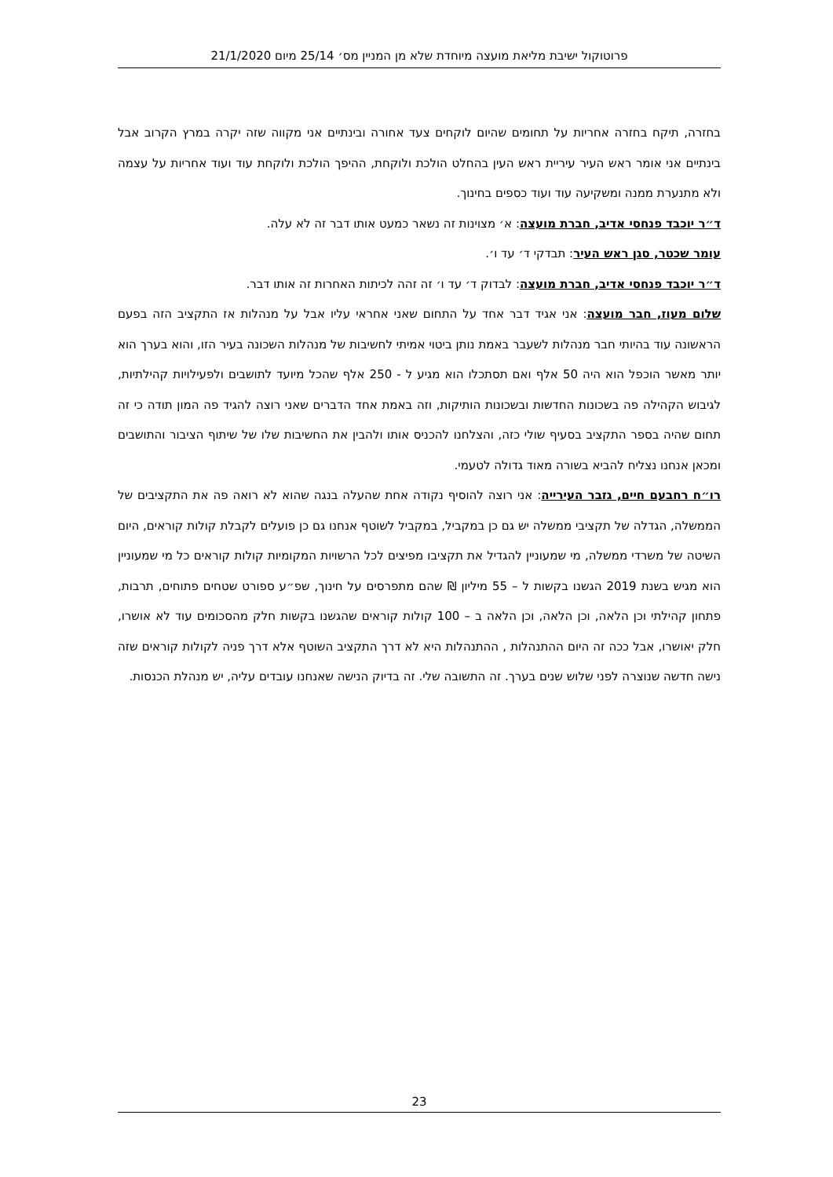פרוטוקול ישיבת מליאת מועצה מיוחדת שלא מן המניין מס׳ 25/14 מיום 21/1/2020
בחזרה, תיקח בחזרה אחריות על תחומים שהיום לוקחים צעד אחורה ובינתיים אני מקווה שזה יקרה במרץ הקרוב אבל בינתיים אני אומר ראש העיר עיריית ראש העין בהחלט הולכת ולוקחת, ההיפך הולכת ולוקחת עוד ועוד אחריות על עצמה ולא מתנערת ממנה ומשקיעה עוד ועוד כספים בחינוך.
ד״ר יוכבד פנחסי אדיב, חברת מועצה: א׳ מצוינות זה נשאר כמעט אותו דבר זה לא עלה.
עומר שכטר, סגן ראש העיר: תבדקי ד׳ עד ו׳.
ד״ר יוכבד פנחסי אדיב, חברת מועצה: לבדוק ד׳ עד ו׳ זה זהה לכיתות האחרות זה אותו דבר.
שלום מעוז, חבר מועצה: אני אגיד דבר אחד על התחום שאני אחראי עליו אבל על מנהלות אז התקציב הזה בפעם הראשונה עוד בהיותי חבר מנהלות לשעבר באמת נותן ביטוי אמיתי לחשיבות של מנהלות השכונה בעיר הזו, והוא בערך הוא יותר מאשר הוכפל הוא היה 50 אלף ואם תסתכלו הוא מגיע ל - 250 אלף שהכל מיועד לתושבים ולפעילויות קהילתיות, לגיבוש הקהילה פה בשכונות החדשות ובשכונות הותיקות, וזה באמת אחד הדברים שאני רוצה להגיד פה המון תודה כי זה תחום שהיה בספר התקציב בסעיף שולי כזה, והצלחנו להכניס אותו ולהבין את החשיבות שלו של שיתוף הציבור והתושבים ומכאן אנחנו נצליח להביא בשורה מאוד גדולה לטעמי.
רו״ח רחבעם חיים, גזבר העירייה: אני רוצה להוסיף נקודה אחת שהעלה בנגה שהוא לא רואה פה את התקציבים של הממשלה, הגדלה של תקציבי ממשלה יש גם כן במקביל, במקביל לשוטף אנחנו גם כן פועלים לקבלת קולות קוראים, היום השיטה של משרדי ממשלה, מי שמעוניין להגדיל את תקציבו מפיצים לכל הרשויות המקומיות קולות קוראים כל מי שמעוניין הוא מגיש בשנת 2019 הגשנו בקשות ל – 55 מיליון ₪ שהם מתפרסים על חינוך, שפ״ע ספורט שטחים פתוחים, תרבות, פתחון קהילתי וכן הלאה, וכן הלאה, וכן הלאה ב – 100 קולות קוראים שהגשנו בקשות חלק מהסכומים עוד לא אושרו, חלק יאושרו, אבל ככה זה היום ההתנהלות , ההתנהלות היא לא דרך התקציב השוטף אלא דרך פניה לקולות קוראים שזה נישה חדשה שנוצרה לפני שלוש שנים בערך. זה התשובה שלי. זה בדיוק הנישה שאנחנו עובדים עליה, יש מנהלת הכנסות.
23